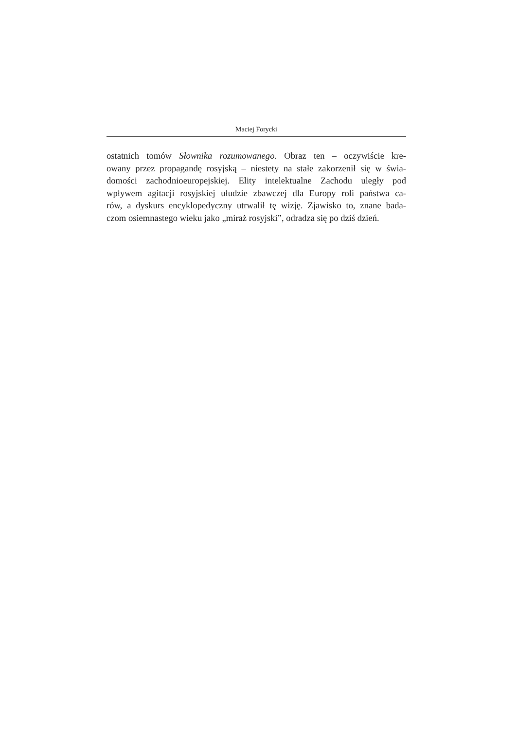Maciej Forycki
ostatnich tomów Słownika rozumowanego. Obraz ten – oczywiście kre-
owany przez propagandę rosyjską – niestety na stałe zakorzenił się w świa-
domości zachodnioeuropejskiej. Elity intelektualne Zachodu uległy pod
wpływem agitacji rosyjskiej ułudzie zbawczej dla Europy roli państwa ca-
rów, a dyskurs encyklopedyczny utrwalił tę wizję. Zjawisko to, znane bada-
czom osiemnastego wieku jako „miraż rosyjski”, odradza się po dziś dzień.